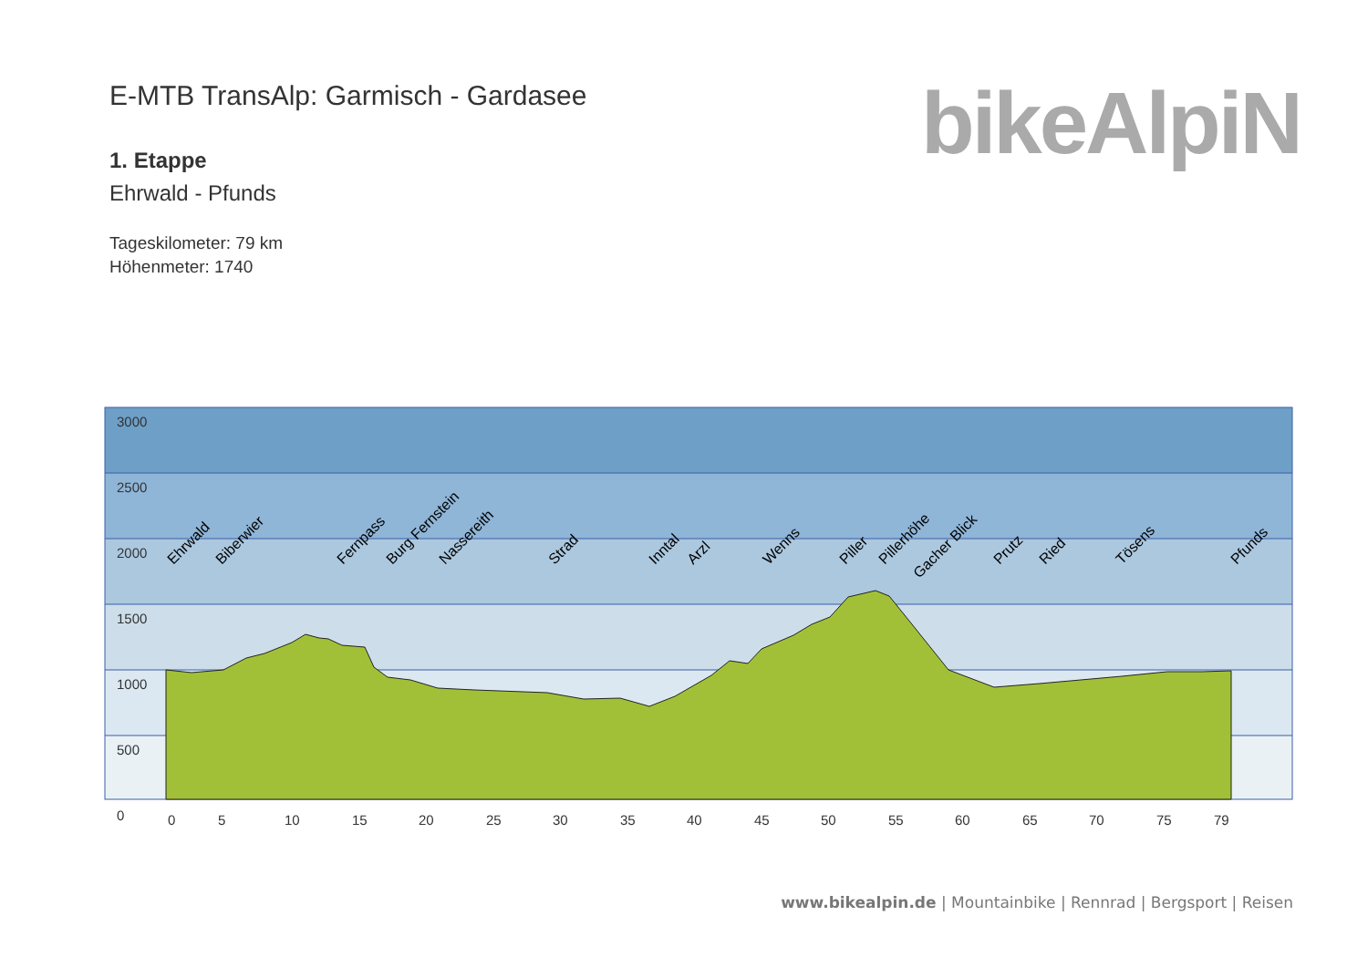E-MTB TransAlp: Garmisch - Gardasee
1. Etappe
Ehrwald - Pfunds
Tageskilometer: 79 km
Höhenmeter: 1740
bikeAlpiN
3000
2500
2000
1500
1000
500
0
0
5
10
15
20
25
30
35
40
45
50
55
60
65
70
75
79
Ehrwald
Biberwier
Fernpass
Burg Fernstein
Nassereith
Strad
Inntal
Arzl
Wenns
Piller
Pillerhöhe
Gacher Blick
Prutz
Ried
Tösens
Pfunds
www.bikealpin.de | Mountainbike | Rennrad | Bergsport | Reisen